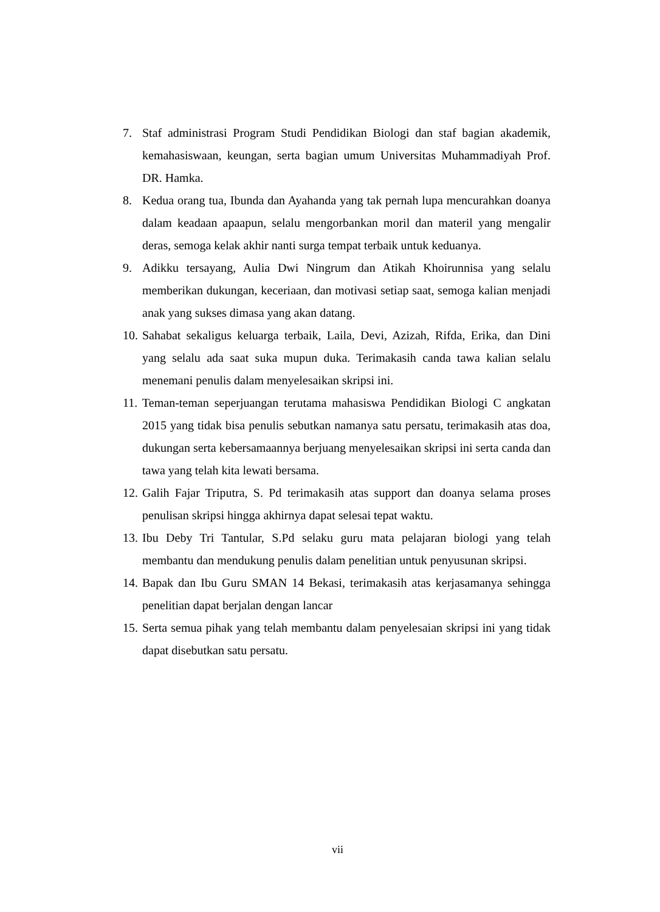7. Staf administrasi Program Studi Pendidikan Biologi dan staf bagian akademik, kemahasiswaan, keungan, serta bagian umum Universitas Muhammadiyah Prof. DR. Hamka.
8. Kedua orang tua, Ibunda dan Ayahanda yang tak pernah lupa mencurahkan doanya dalam keadaan apaapun, selalu mengorbankan moril dan materil yang mengalir deras, semoga kelak akhir nanti surga tempat terbaik untuk keduanya.
9. Adikku tersayang, Aulia Dwi Ningrum dan Atikah Khoirunnisa yang selalu memberikan dukungan, keceriaan, dan motivasi setiap saat, semoga kalian menjadi anak yang sukses dimasa yang akan datang.
10.
Sahabat sekaligus keluarga terbaik, Laila, Devi, Azizah, Rifda, Erika, dan Dini yang selalu ada saat suka mupun duka. Terimakasih canda tawa kalian selalu menemani penulis dalam menyelesaikan skripsi ini.
11.
Teman-teman seperjuangan terutama mahasiswa Pendidikan Biologi C angkatan 2015 yang tidak bisa penulis sebutkan namanya satu persatu, terimakasih atas doa, dukungan serta kebersamaannya berjuang menyelesaikan skripsi ini serta canda dan tawa yang telah kita lewati bersama.
12.
Galih Fajar Triputra, S. Pd terimakasih atas support dan doanya selama proses penulisan skripsi hingga akhirnya dapat selesai tepat waktu.
13.
Ibu Deby Tri Tantular, S.Pd selaku guru mata pelajaran biologi yang telah membantu dan mendukung penulis dalam penelitian untuk penyusunan skripsi.
14.
Bapak dan Ibu Guru SMAN 14 Bekasi, terimakasih atas kerjasamanya sehingga penelitian dapat berjalan dengan lancar
15.
Serta semua pihak yang telah membantu dalam penyelesaian skripsi ini yang tidak dapat disebutkan satu persatu.
vii